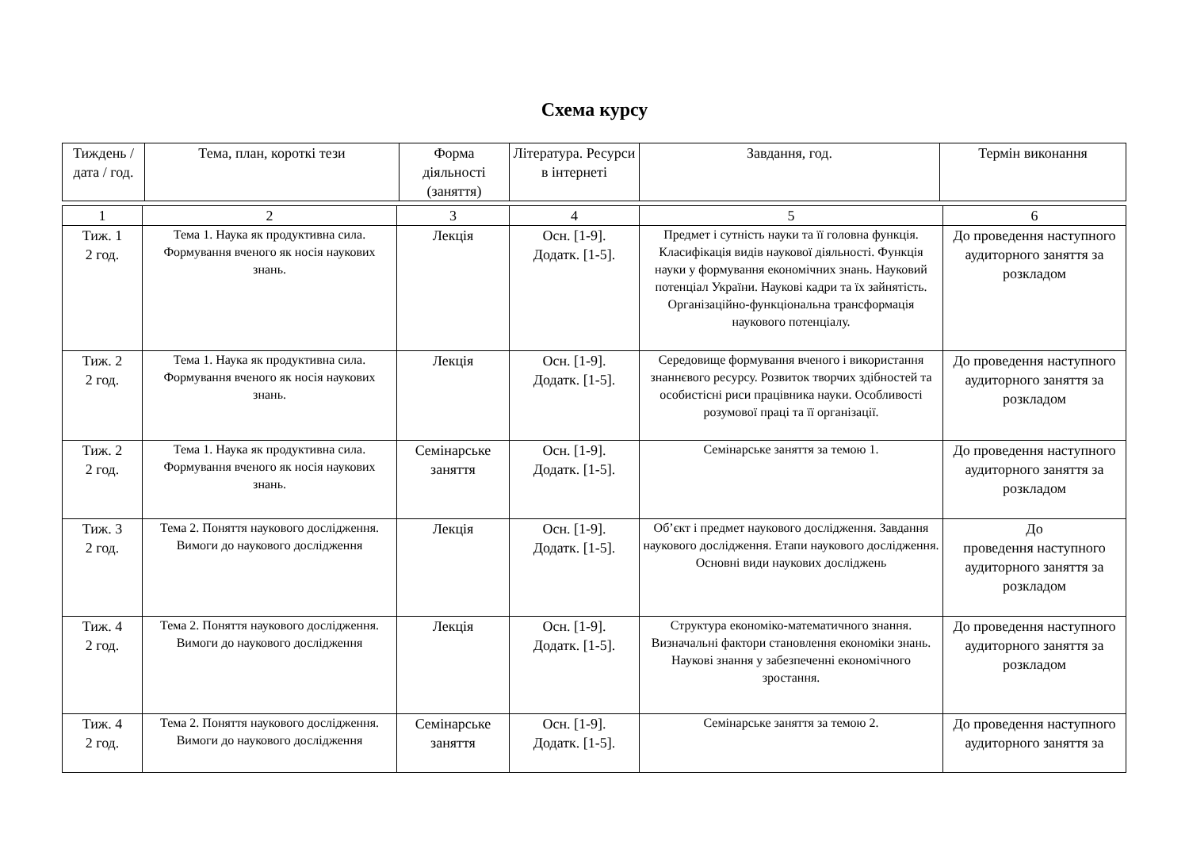Схема курсу
| Тиждень / дата / год. | Тема, план, короткі тези | Форма діяльності (заняття) | Література. Ресурси в інтернеті | Завдання, год. | Термін виконання |
| --- | --- | --- | --- | --- | --- |
| 1 | 2 | 3 | 4 | 5 | 6 |
| Тиж. 1 2 год. | Тема 1. Наука як продуктивна сила. Формування вченого як носія наукових знань. | Лекція | Осн. [1-9]. Додатк. [1-5]. | Предмет і сутність науки та її головна функція. Класифікація видів наукової діяльності. Функція науки у формування економічних знань. Науковий потенціал України. Наукові кадри та їх зайнятість. Організаційно-функціональна трансформація наукового потенціалу. | До проведення наступного аудиторного заняття за розкладом |
| Тиж. 2 2 год. | Тема 1. Наука як продуктивна сила. Формування вченого як носія наукових знань. | Лекція | Осн. [1-9]. Додатк. [1-5]. | Середовище формування вченого і використання знаннєвого ресурсу. Розвиток творчих здібностей та особистісні риси працівника науки. Особливості розумової праці та її організації. | До проведення наступного аудиторного заняття за розкладом |
| Тиж. 2 2 год. | Тема 1. Наука як продуктивна сила. Формування вченого як носія наукових знань. | Семінарське заняття | Осн. [1-9]. Додатк. [1-5]. | Семінарське заняття за темою 1. | До проведення наступного аудиторного заняття за розкладом |
| Тиж. 3 2 год. | Тема 2. Поняття наукового дослідження. Вимоги до наукового дослідження | Лекція | Осн. [1-9]. Додатк. [1-5]. | Об’єкт і предмет наукового дослідження. Завдання наукового дослідження. Етапи наукового дослідження. Основні види наукових досліджень | До проведення наступного аудиторного заняття за розкладом |
| Тиж. 4 2 год. | Тема 2. Поняття наукового дослідження. Вимоги до наукового дослідження | Лекція | Осн. [1-9]. Додатк. [1-5]. | Структура економіко-математичного знання. Визначальні фактори становлення економіки знань. Наукові знання у забезпеченні економічного зростання. | До проведення наступного аудиторного заняття за розкладом |
| Тиж. 4 2 год. | Тема 2. Поняття наукового дослідження. Вимоги до наукового дослідження | Семінарське заняття | Осн. [1-9]. Додатк. [1-5]. | Семінарське заняття за темою 2. | До проведення наступного аудиторного заняття за |